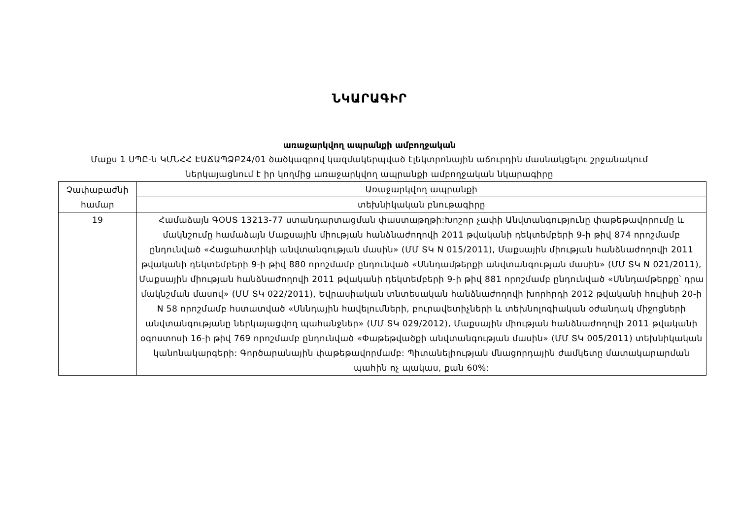ՆԿԱՐԱԳԻՐ
առաջարկվող ապրանքի ամբողջական
Մաքս 1 ՍՊԸ-ն ԿՄՆՀՀ ԷԱՃԱՊՁԲ24/01 ծածկագրով կազմակերպված էլեկտրոնային աճուրդին մասնակցելու շրջանակում ներկայացնում է իր կողմից առաջարկվող ապրանքի ամբողջական նկարագիրը
| Չափաբաժնի համար | Առաջարկվող ապրանքի |
| --- | --- |
| | տեխնիկական բնութագիրը |
| 19 | Համաձայն ԳՕՍՏ 13213-77 ստանդարտացման փաստաթղթի:Խոշոր չափի Անվտանգությունը փաթեթավորումը և մակնշումը համաձայն Մաքսային միության հանձնաժողովի 2011 թվականի դեկտեմբերի 9-ի թիվ 874 որոշմամբ ընդունված «Հացահատիկի անվտանգության մասին» (ՄՄ ՏԿ N 015/2011), Մաքսային միության հանձնաժողովի 2011 թվականի դեկտեմբերի 9-ի թիվ 880 որոշմամբ ընդունված «Սննդամթերքի անվտանգության մասին» (ՄՄ ՏԿ N 021/2011), Մաքսային միության հանձնաժողովի 2011 թվականի դեկտեմբերի 9-ի թիվ 881 որոշմամբ ընդունված «Սննդամթերքը՝ դրա մակնշման մասով» (ՄՄ ՏԿ 022/2011), Եվրասիական տնտեսական հանձնաժողովի խորհրդի 2012 թվականի հուլիսի 20-ի N 58 որոշմամբ հստատված «Սննդային հավելումների, բուրավետիչների և տեխնոլոգիական օժանդակ միջոցների անվտանգությանը ներկայացվող պահանջներ» (ՄՄ ՏԿ 029/2012), Մաքսային միության հանձնաժողովի 2011 թվականի օգոստոսի 16-ի թիվ 769 որոշմամբ ընդունված «Փաթեթվածքի անվտանգության մասին» (ՄՄ ՏԿ 005/2011) տեխնիկական կանոնակարգերի: Գործարանային փաթեթավորմամբ: Պիտանելիության մնացորդային ժամկետը մատակարարման պահին ոչ պակաս, քան 60%: |